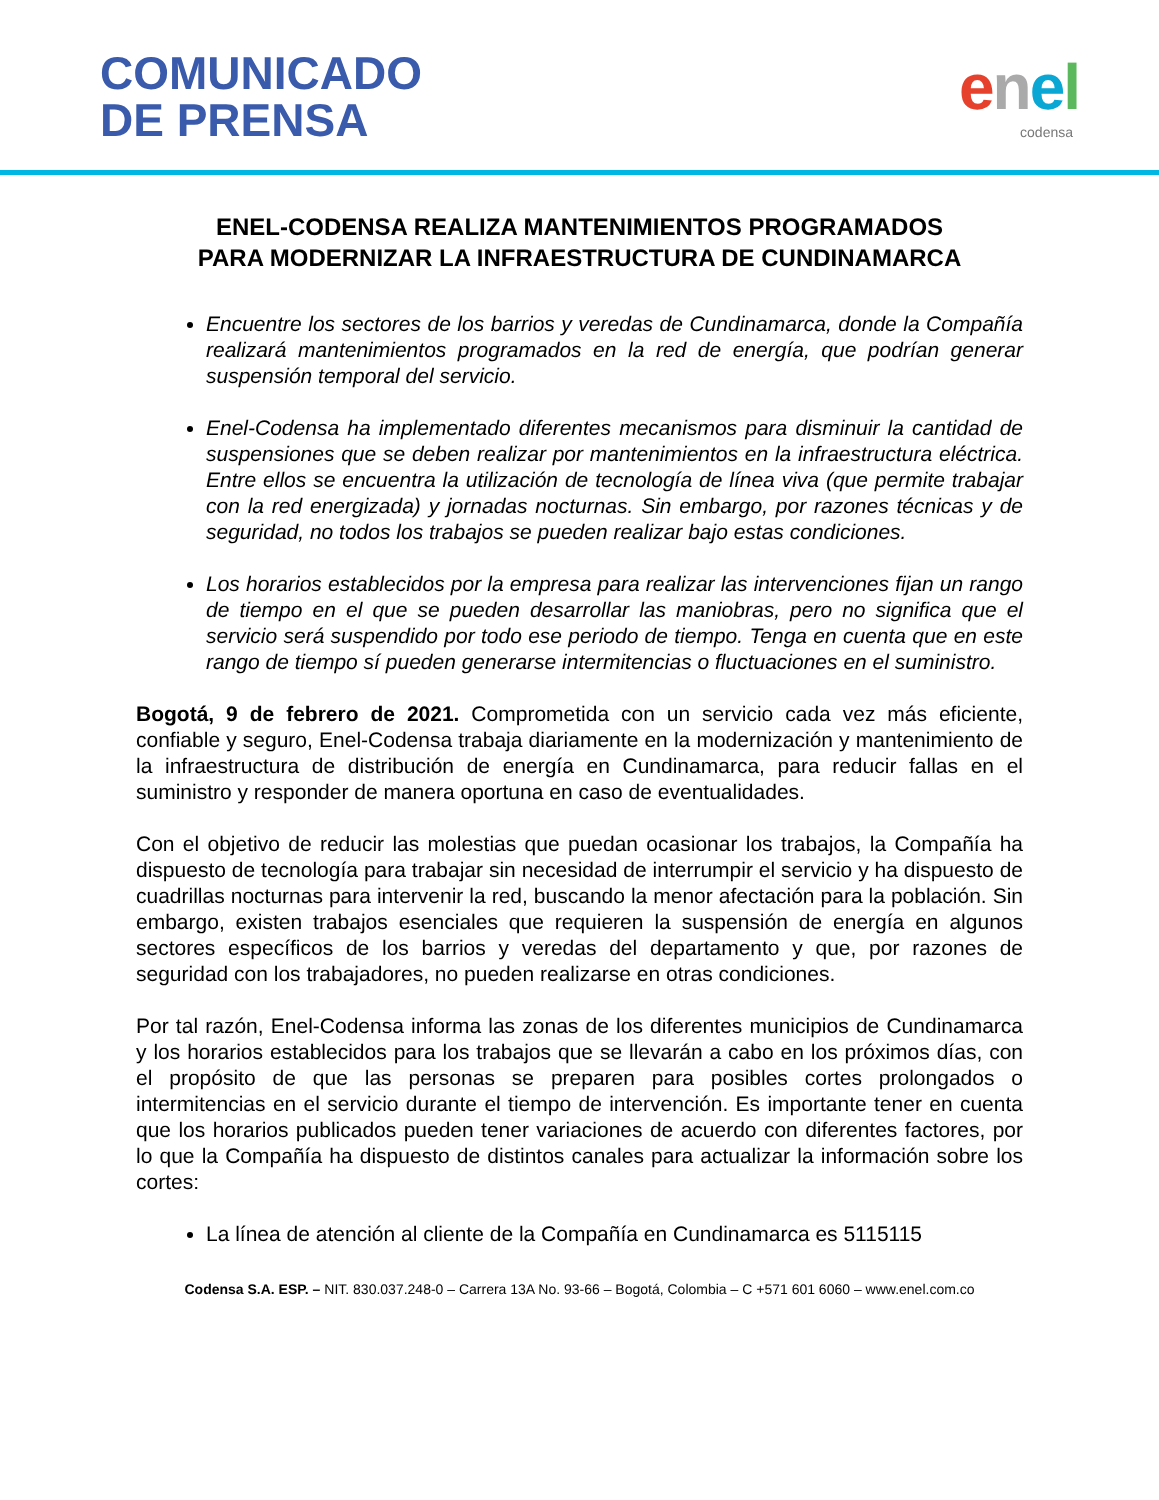COMUNICADO
DE PRENSA
enel
codensa
ENEL-CODENSA REALIZA MANTENIMIENTOS PROGRAMADOS
PARA MODERNIZAR LA INFRAESTRUCTURA DE CUNDINAMARCA
Encuentre los sectores de los barrios y veredas de Cundinamarca, donde la Compañía realizará mantenimientos programados en la red de energía, que podrían generar suspensión temporal del servicio.
Enel-Codensa ha implementado diferentes mecanismos para disminuir la cantidad de suspensiones que se deben realizar por mantenimientos en la infraestructura eléctrica. Entre ellos se encuentra la utilización de tecnología de línea viva (que permite trabajar con la red energizada) y jornadas nocturnas. Sin embargo, por razones técnicas y de seguridad, no todos los trabajos se pueden realizar bajo estas condiciones.
Los horarios establecidos por la empresa para realizar las intervenciones fijan un rango de tiempo en el que se pueden desarrollar las maniobras, pero no significa que el servicio será suspendido por todo ese periodo de tiempo. Tenga en cuenta que en este rango de tiempo sí pueden generarse intermitencias o fluctuaciones en el suministro.
Bogotá, 9 de febrero de 2021. Comprometida con un servicio cada vez más eficiente, confiable y seguro, Enel-Codensa trabaja diariamente en la modernización y mantenimiento de la infraestructura de distribución de energía en Cundinamarca, para reducir fallas en el suministro y responder de manera oportuna en caso de eventualidades.
Con el objetivo de reducir las molestias que puedan ocasionar los trabajos, la Compañía ha dispuesto de tecnología para trabajar sin necesidad de interrumpir el servicio y ha dispuesto de cuadrillas nocturnas para intervenir la red, buscando la menor afectación para la población. Sin embargo, existen trabajos esenciales que requieren la suspensión de energía en algunos sectores específicos de los barrios y veredas del departamento y que, por razones de seguridad con los trabajadores, no pueden realizarse en otras condiciones.
Por tal razón, Enel-Codensa informa las zonas de los diferentes municipios de Cundinamarca y los horarios establecidos para los trabajos que se llevarán a cabo en los próximos días, con el propósito de que las personas se preparen para posibles cortes prolongados o intermitencias en el servicio durante el tiempo de intervención. Es importante tener en cuenta que los horarios publicados pueden tener variaciones de acuerdo con diferentes factores, por lo que la Compañía ha dispuesto de distintos canales para actualizar la información sobre los cortes:
La línea de atención al cliente de la Compañía en Cundinamarca es 5115115
Codensa S.A. ESP. – NIT. 830.037.248-0 – Carrera 13A No. 93-66 – Bogotá, Colombia – C +571 601 6060 – www.enel.com.co